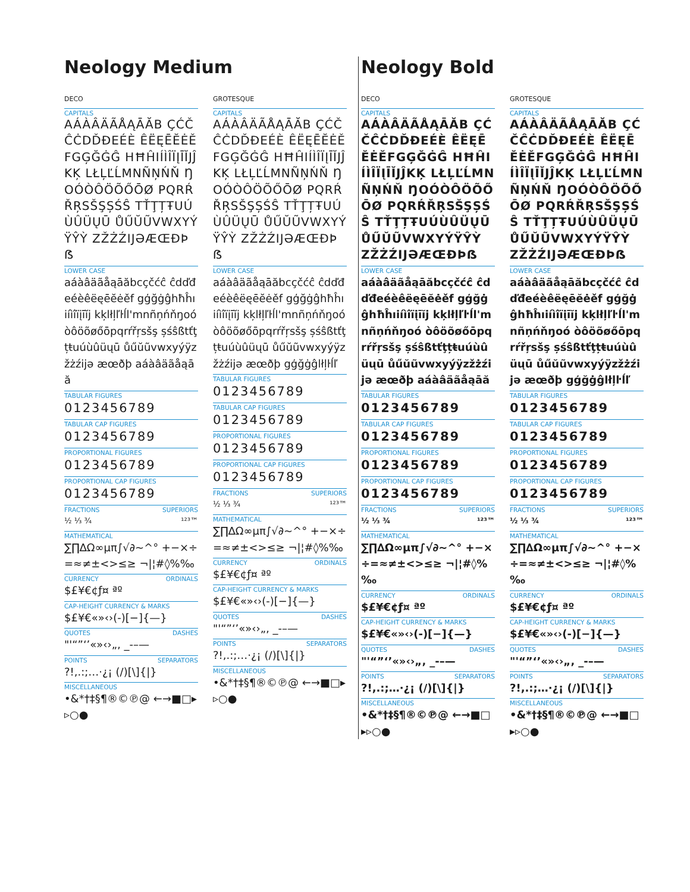Neology Medium
DECO
CAPITALS
AÁÀÂÄÃÅĄĀĂB ÇĆČĈĊDĎĐEÉÈ ÊËĘĒĔĖĚFGĢĞĠĜ HĦĤIÍÌÎÏĮĪĬJĴKĶ LŁĻĽĹMNÑŅŃŇ ŊOÓÒÔÖÕŐŌØ PQRŔŘŖSŠŞȘŚŜ TŤŢȚŦUÚÙÛÜŲŪ ŮŰŬŨVWXYÝŸŶỲ ZŽŻŹIJƏÆŒÐÞẞ
LOWER CASE
aáàâäãåąāăbcçčćĉ ĉdďđeéèêëęēĕėěf gģğġĝhħĥıiíìîïįīĭj kķlłļľŀĺl'mnñņńňŋoó òôöõøőōpqrŕřŗsšş șśŝßtťţțŧuúùûüųū ůűŭũvwxyýÿzžżźijə æœðþ aáàâäãåąāă
TABULAR FIGURES
0123456789
TABULAR CAP FIGURES
0123456789
PROPORTIONAL FIGURES
0123456789
PROPORTIONAL CAP FIGURES
0123456789
FRACTIONS SUPERIORS
½ ⅓ ¾ ¹²³™
MATHEMATICAL
∑∏∆Ω∞µπ∫√∂~^° +−×÷=≈≠±<>≤≥ ¬|¦#◊%‰
CURRENCY ORDINALS
$£¥€¢ƒ¤ ªº
CAP-HEIGHT CURRENCY & MARKS
$£¥€«»‹›(-)[−]{—}
QUOTES DASHES
"'“”‘’«»‹›„‚ _-–—
POINTS SEPARATORS
?!,.:;…·¿¡ (/)[\]{|}
MISCELLANEOUS
•&*†‡§¶®©℗@ ←→■□▸▹○●
GROTESQUE
CAPITALS
AÁÀÂÄÃÅĄĀĂB ÇĆČĈĊDĎĐEÉÈ ÊËĘĒĔĖĚFGĢĞĠĜ HĦĤIÍÌÎÏĮĪĬJĴKĶ LŁĻĽĹMNÑŅŃŇ ŊOÓÒÔÖÕŐŌØ PQRŔŘŖSŠŞȘŚŜ TŤŢȚŦUÚÙÛÜŲŪ ŮŰŬŨVWXYÝŸŶỲ ZŽŻŹIJƏÆŒÐÞẞ
LOWER CASE
aáàâäãåąāăbcçčćĉ ĉdďđeéèêëęēĕėěf gģğġĝhħĥıiíìîïįīĭj kķlłļľŀĺl'mnñņńňŋoó òôöõøőōpqrŕřŗsšş șśŝßtťţțŧuúùûüųū ůűŭũvwxyýÿzžżźijə æœðþ gģğġĝlłļŀĺľ
TABULAR FIGURES
0123456789
TABULAR CAP FIGURES
0123456789
PROPORTIONAL FIGURES
0123456789
PROPORTIONAL CAP FIGURES
0123456789
FRACTIONS SUPERIORS
½ ⅓ ¾ ¹²³™
MATHEMATICAL
∑∏∆Ω∞µπ∫√∂~^° +−×÷=≈≠±<>≤≥ ¬|¦#◊%‰
CURRENCY ORDINALS
$£¥€¢ƒ¤ ªº
CAP-HEIGHT CURRENCY & MARKS
$£¥€«»‹›(-)[−]{—}
QUOTES DASHES
"'“”‘’«»‹›„‚ _-–—
POINTS SEPARATORS
?!,.:;…·¿¡ (/)[\]{|}
MISCELLANEOUS
•&*†‡§¶®©℗@ ←→■□▸▹○●
Neology Bold
DECO
CAPITALS
AÁÀÂÄÃÅĄĀĂB ÇĆČĈĊDĎĐEÉÈ ÊËĘĒĔĖĚFGĢĞĠĜ HĦĤIÍÌÎÏĮĪĬJĴKĶ LŁĻĽĹMNÑŅŃŇ ŊOÓÒÔÖÕŐŌØ PQRŔŘŖSŠŞȘŚŜ TŤŢȚŦUÚÙÛÜŲŪ ŮŰŬŨVWXYÝŸŶỲ ZŽŻŹIJƏÆŒÐÞẞ
LOWER CASE
aáàâäãåąāăbcçčćĉ ĉdďđeéèêëęēĕėěf gģğġĝhħĥıiíìîïįīĭj kķlłļľŀĺl'mnñņńňŋoó òôöõøőōpqrŕřŗsšş șśŝßtťţțŧuúùûüųū ůűŭũvwxyýÿzžżźijə æœðþ aáàâäãåąāă
TABULAR FIGURES
0123456789
TABULAR CAP FIGURES
0123456789
PROPORTIONAL FIGURES
0123456789
PROPORTIONAL CAP FIGURES
0123456789
FRACTIONS SUPERIORS
½ ⅓ ¾ ¹²³™
MATHEMATICAL
∑∏∆Ω∞µπ∫√∂~^° +−×÷=≈≠±<>≤≥ ¬|¦#◊%‰
CURRENCY ORDINALS
$£¥€¢ƒ¤ ªº
CAP-HEIGHT CURRENCY & MARKS
$£¥€«»‹›(-)[−]{—}
QUOTES DASHES
"'“”‘’«»‹›„‚ _-–—
POINTS SEPARATORS
?!,.:;…·¿¡ (/)[\]{|}
MISCELLANEOUS
•&*†‡§¶®©℗@ ←→■□▸▹○●
GROTESQUE
CAPITALS
AÁÀÂÄÃÅĄĀĂB ÇĆČĈĊDĎĐEÉÈ ÊËĘĒĔĖĚFGĢĞĠĜ HĦĤIÍÌÎÏĮĪĬJĴKĶ LŁĻĽĹMNÑŅŃŇ ŊOÓÒÔÖÕŐŌØ PQRŔŘŖSŠŞȘŚŜ TŤŢȚŦUÚÙÛÜŲŪ ŮŰŬŨVWXYÝŸŶỲ ZŽŻŹIJƏÆŒÐÞẞ
LOWER CASE
aáàâäãåąāăbcçčćĉ ĉdďđeéèêëęēĕėěf gģğġĝhħĥıiíìîïįīĭj kķlłļľŀĺl'mnñņńňŋoó òôöõøőōpqrŕřŗsšş șśŝßtťţțŧuúùûüųū ůűŭũvwxyýÿzžżźijə æœðþ gģğġĝlłļŀĺľ
TABULAR FIGURES
0123456789
TABULAR CAP FIGURES
0123456789
PROPORTIONAL FIGURES
0123456789
PROPORTIONAL CAP FIGURES
0123456789
FRACTIONS SUPERIORS
½ ⅓ ¾ ¹²³™
MATHEMATICAL
∑∏∆Ω∞µπ∫√∂~^° +−×÷=≈≠±<>≤≥ ¬|¦#◊%‰
CURRENCY ORDINALS
$£¥€¢ƒ¤ ªº
CAP-HEIGHT CURRENCY & MARKS
$£¥€«»‹›(-)[−]{—}
QUOTES DASHES
"'“”‘’«»‹›„‚ _-–—
POINTS SEPARATORS
?!,.:;…·¿¡ (/)[\]{|}
MISCELLANEOUS
•&*†‡§¶®©℗@ ←→■□▸▹○●